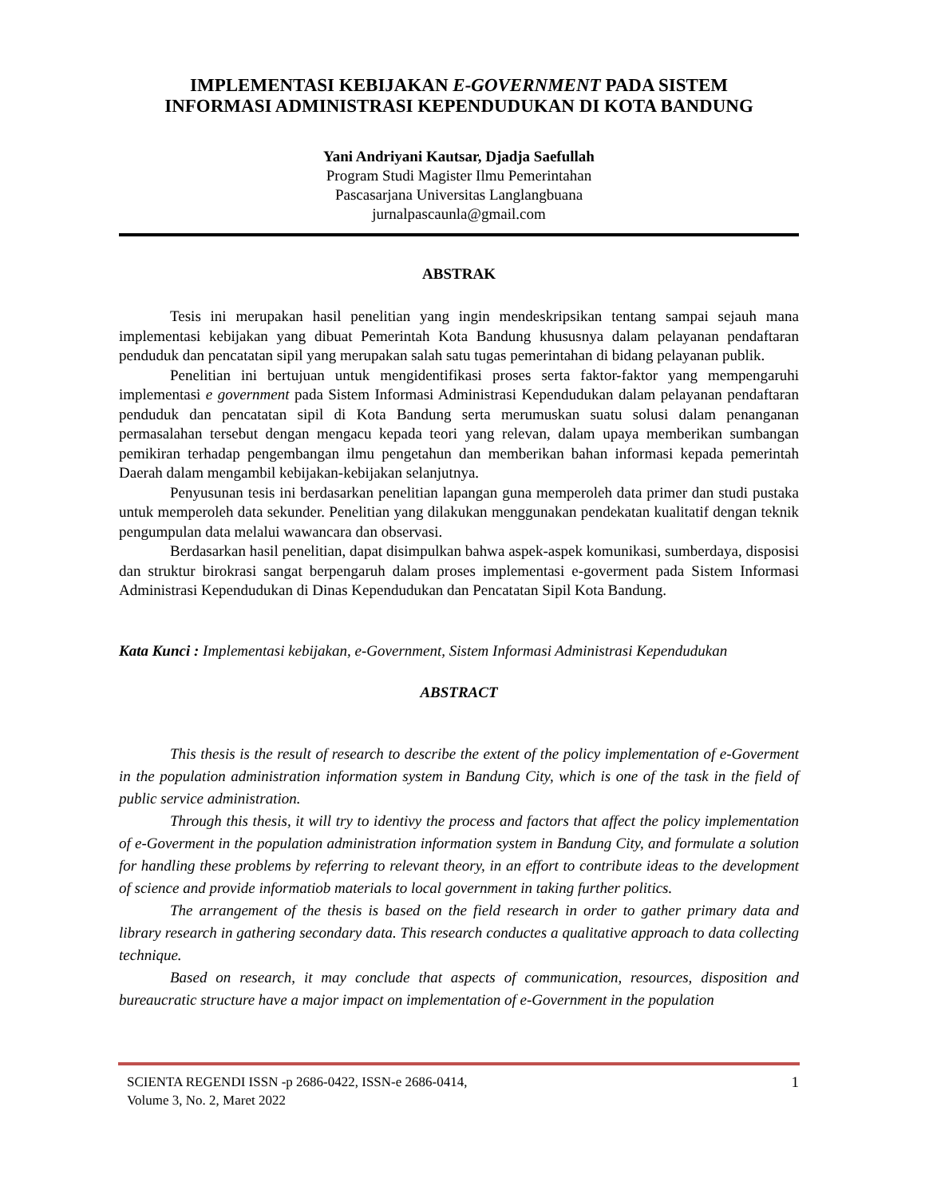IMPLEMENTASI KEBIJAKAN E-GOVERNMENT PADA SISTEM
INFORMASI ADMINISTRASI KEPENDUDUKAN DI KOTA BANDUNG
Yani Andriyani Kautsar, Djadja Saefullah
Program Studi Magister Ilmu Pemerintahan
Pascasarjana Universitas Langlangbuana
jurnalpascaunla@gmail.com
ABSTRAK
Tesis ini merupakan hasil penelitian yang ingin mendeskripsikan tentang sampai sejauh mana implementasi kebijakan yang dibuat Pemerintah Kota Bandung khususnya dalam pelayanan pendaftaran penduduk dan pencatatan sipil yang merupakan salah satu tugas pemerintahan di bidang pelayanan publik.
Penelitian ini bertujuan untuk mengidentifikasi proses serta faktor-faktor yang mempengaruhi implementasi e government pada Sistem Informasi Administrasi Kependudukan dalam pelayanan pendaftaran penduduk dan pencatatan sipil di Kota Bandung serta merumuskan suatu solusi dalam penanganan permasalahan tersebut dengan mengacu kepada teori yang relevan, dalam upaya memberikan sumbangan pemikiran terhadap pengembangan ilmu pengetahun dan memberikan bahan informasi kepada pemerintah Daerah dalam mengambil kebijakan-kebijakan selanjutnya.
Penyusunan tesis ini berdasarkan penelitian lapangan guna memperoleh data primer dan studi pustaka untuk memperoleh data sekunder. Penelitian yang dilakukan menggunakan pendekatan kualitatif dengan teknik pengumpulan data melalui wawancara dan observasi.
Berdasarkan hasil penelitian, dapat disimpulkan bahwa aspek-aspek komunikasi, sumberdaya, disposisi dan struktur birokrasi sangat berpengaruh dalam proses implementasi e-goverment pada Sistem Informasi Administrasi Kependudukan di Dinas Kependudukan dan Pencatatan Sipil Kota Bandung.
Kata Kunci : Implementasi kebijakan, e-Government, Sistem Informasi Administrasi Kependudukan
ABSTRACT
This thesis is the result of research to describe the extent of the policy implementation of e-Goverment in the population administration information system in Bandung City, which is one of the task in the field of public service administration.
Through this thesis, it will try to identivy the process and factors that affect the policy implementation of e-Goverment in the population administration information system in Bandung City, and formulate a solution for handling these problems by referring to relevant theory, in an effort to contribute ideas to the development of science and provide informatiob materials to local government in taking further politics.
The arrangement of the thesis is based on the field research in order to gather primary data and library research in gathering secondary data. This research conductes a qualitative approach to data collecting technique.
Based on research, it may conclude that aspects of communication, resources, disposition and bureaucratic structure have a major impact on implementation of e-Government in the population
1 SCIENTA REGENDI ISSN -p 2686-0422, ISSN-e 2686-0414,
Volume 3, No. 2, Maret 2022